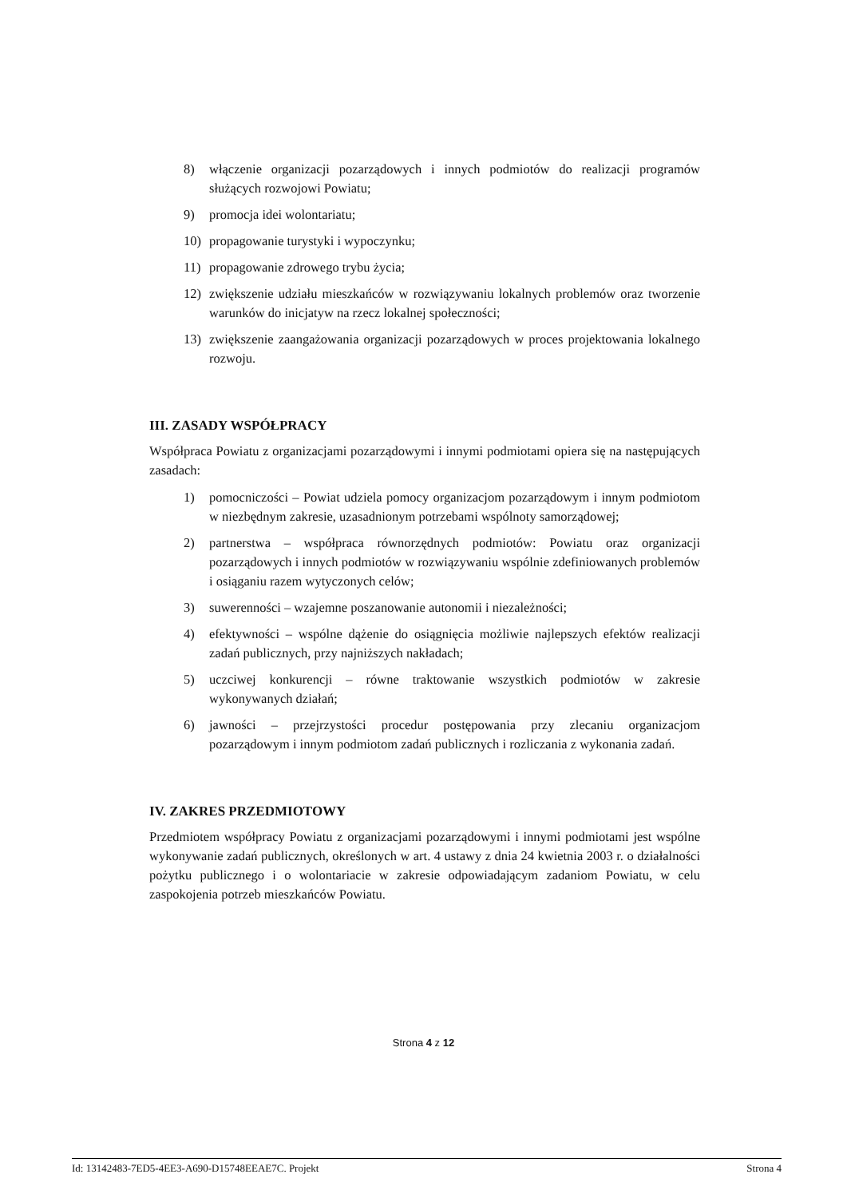8) włączenie organizacji pozarządowych i innych podmiotów do realizacji programów służących rozwojowi Powiatu;
9) promocja idei wolontariatu;
10) propagowanie turystyki i wypoczynku;
11) propagowanie zdrowego trybu życia;
12) zwiększenie udziału mieszkańców w rozwiązywaniu lokalnych problemów oraz tworzenie warunków do inicjatyw na rzecz lokalnej społeczności;
13) zwiększenie zaangażowania organizacji pozarządowych w proces projektowania lokalnego rozwoju.
III. ZASADY WSPÓŁPRACY
Współpraca Powiatu z organizacjami pozarządowymi i innymi podmiotami opiera się na następujących zasadach:
1) pomocniczości – Powiat udziela pomocy organizacjom pozarządowym i innym podmiotom w niezbędnym zakresie, uzasadnionym potrzebami wspólnoty samorządowej;
2) partnerstwa – współpraca równorzędnych podmiotów: Powiatu oraz organizacji pozarządowych i innych podmiotów w rozwiązywaniu wspólnie zdefiniowanych problemów i osiąganiu razem wytyczonych celów;
3) suwerenności – wzajemne poszanowanie autonomii i niezależności;
4) efektywności – wspólne dążenie do osiągnięcia możliwie najlepszych efektów realizacji zadań publicznych, przy najniższych nakładach;
5) uczciwej konkurencji – równe traktowanie wszystkich podmiotów w zakresie wykonywanych działań;
6) jawności – przejrzystości procedur postępowania przy zlecaniu organizacjom pozarządowym i innym podmiotom zadań publicznych i rozliczania z wykonania zadań.
IV. ZAKRES PRZEDMIOTOWY
Przedmiotem współpracy Powiatu z organizacjami pozarządowymi i innymi podmiotami jest wspólne wykonywanie zadań publicznych, określonych w art. 4 ustawy z dnia 24 kwietnia 2003 r. o działalności pożytku publicznego i o wolontariacie w zakresie odpowiadającym zadaniom Powiatu, w celu zaspokojenia potrzeb mieszkańców Powiatu.
Strona 4 z 12
Id: 13142483-7ED5-4EE3-A690-D15748EEAE7C. Projekt Strona 4